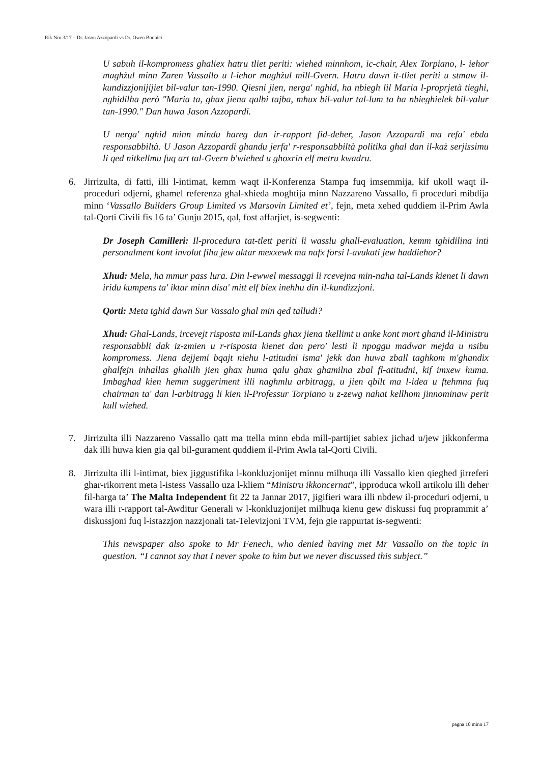Rik Nru 3/17 – Dr. Jason Azzopardi vs Dr. Owen Bonnici
U sabuh il-kompromess ghaliex hatru tliet periti: wiehed minnhom, ic-chair, Alex Torpiano, l- iehor maghżul minn Zaren Vassallo u l-iehor maghżul mill-Gvern. Hatru dawn it-tliet periti u stmaw il-kundizzjonijijiet bil-valur tan-1990. Qiesni jien, nerga' nghid, ha nbiegh lil Maria l-proprjetà tieghi, nghidilha però "Maria ta, ghax jiena qalbi tajba, mhux bil-valur tal-lum ta ha nbieghielek bil-valur tan-1990." Dan huwa Jason Azzopardi.
U nerga' nghid minn mindu hareg dan ir-rapport fid-deher, Jason Azzopardi ma refa' ebda responsabbiltà. U Jason Azzopardi ghandu jerfa' r-responsabbiltà politika ghal dan il-każ serjissimu li qed nitkellmu fuq art tal-Gvern b'wiehed u ghoxrin elf metru kwadru.
6. Jirrizulta, di fatti, illi l-intimat, kemm waqt il-Konferenza Stampa fuq imsemmija, kif ukoll waqt il-proceduri odjerni, ghamel referenza ghal-xhieda moghtija minn Nazzareno Vassallo, fi proceduri mibdija minn ‘Vassallo Builders Group Limited vs Marsovin Limited et’, fejn, meta xehed quddiem il-Prim Awla tal-Qorti Civili fis 16 ta’ Gunju 2015, qal, fost affarjiet, is-segwenti:
Dr Joseph Camilleri: Il-procedura tat-tlett periti li wasslu ghall-evaluation, kemm tghidilina inti personalment kont involut fiha jew aktar mexxewk ma nafx forsi l-avukati jew haddiehor?
Xhud: Mela, ha mmur pass lura. Din l-ewwel messaggi li rcevejna min-naha tal-Lands kienet li dawn iridu kumpens ta' iktar minn disa' mitt elf biex inehhu din il-kundizzjoni.
Qorti: Meta tghid dawn Sur Vassalo ghal min qed talludi?
Xhud: Ghal-Lands, ircevejt risposta mil-Lands ghax jiena tkellimt u anke kont mort ghand il-Ministru responsabbli dak iz-zmien u r-risposta kienet dan pero' lesti li npoggu madwar mejda u nsibu kompromess. Jiena dejjemi bqajt niehu l-atitudni isma' jekk dan huwa zball taghkom m'ghandix ghalfejn inhallas ghalilh jien ghax huma qalu ghax ghamilna zbal fl-atitudni, kif imxew huma. Imbaghad kien hemm suggeriment illi naghmlu arbitragg, u jien qbilt ma l-idea u ftehmna fuq chairman ta' dan l-arbitragg li kien il-Professur Torpiano u z-zewg nahat kellhom jinnominaw perit kull wiehed.
7. Jirrizulta illi Nazzareno Vassallo qatt ma ttella minn ebda mill-partijiet sabiex jichad u/jew jikkonferma dak illi huwa kien gia qal bil-gurament quddiem il-Prim Awla tal-Qorti Civili.
8. Jirrizulta illi l-intimat, biex jiggustifika l-konkluzjonijet minnu milhuqa illi Vassallo kien qieghed jirreferi ghar-rikorrent meta l-istess Vassallo uza l-kliem “Ministru ikkoncernat”, ipproduca wkoll artikolu illi deher fil-harga ta’ The Malta Independent fit 22 ta Jannar 2017, jigifieri wara illi nbdew il-proceduri odjerni, u wara illi r-rapport tal-Awditur Generali w l-konkluzjonijet milhuqa kienu gew diskussi fuq proprammit a’ diskussjoni fuq l-istazzjon nazzjonali tat-Televizjoni TVM, fejn gie rappurtat is-segwenti:
This newspaper also spoke to Mr Fenech, who denied having met Mr Vassallo on the topic in question. “I cannot say that I never spoke to him but we never discussed this subject.”
pagna 10 minn 17